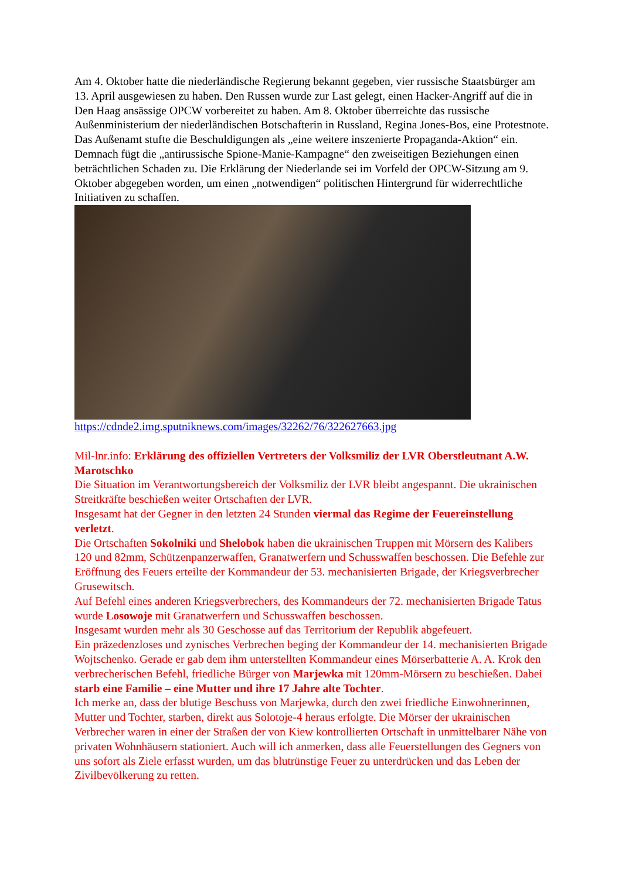Am 4. Oktober hatte die niederländische Regierung bekannt gegeben, vier russische Staatsbürger am 13. April ausgewiesen zu haben. Den Russen wurde zur Last gelegt, einen Hacker-Angriff auf die in Den Haag ansässige OPCW vorbereitet zu haben. Am 8. Oktober überreichte das russische Außenministerium der niederländischen Botschafterin in Russland, Regina Jones-Bos, eine Protestnote.
Das Außenamt stufte die Beschuldigungen als „eine weitere inszenierte Propaganda-Aktion“ ein. Demnach fügt die „antirussische Spione-Manie-Kampagne“ den zweiseitigen Beziehungen einen beträchtlichen Schaden zu. Die Erklärung der Niederlande sei im Vorfeld der OPCW-Sitzung am 9. Oktober abgegeben worden, um einen „notwendigen“ politischen Hintergrund für widerrechtliche Initiativen zu schaffen.
https://cdnde2.img.sputniknews.com/images/32262/76/322627663.jpg
Mil-lnr.info: Erklärung des offiziellen Vertreters der Volksmiliz der LVR Oberstleutnant A.W. Marotschko
Die Situation im Verantwortungsbereich der Volksmiliz der LVR bleibt angespannt. Die ukrainischen Streitkräfte beschießen weiter Ortschaften der LVR.
Insgesamt hat der Gegner in den letzten 24 Stunden viermal das Regime der Feuereinstellung verletzt.
Die Ortschaften Sokolniki und Shelobok haben die ukrainischen Truppen mit Mörsern des Kalibers 120 und 82mm, Schützenpanzerwaffen, Granatwerfern und Schusswaffen beschossen. Die Befehle zur Eröffnung des Feuers erteilte der Kommandeur der 53. mechanisierten Brigade, der Kriegsverbrecher Grusewitsch.
Auf Befehl eines anderen Kriegsverbrechers, des Kommandeurs der 72. mechanisierten Brigade Tatus wurde Losowoje mit Granatwerfern und Schusswaffen beschossen.
Insgesamt wurden mehr als 30 Geschosse auf das Territorium der Republik abgefeuert.
Ein präzedenzloses und zynisches Verbrechen beging der Kommandeur der 14. mechanisierten Brigade Wojtschenko. Gerade er gab dem ihm unterstellten Kommandeur eines Mörserbatterie A. A. Krok den verbrecherischen Befehl, friedliche Bürger von Marjewka mit 120mm-Mörsern zu beschießen. Dabei starb eine Familie – eine Mutter und ihre 17 Jahre alte Tochter.
Ich merke an, dass der blutige Beschuss von Marjewka, durch den zwei friedliche Einwohnerinnen, Mutter und Tochter, starben, direkt aus Solotoje-4 heraus erfolgte. Die Mörser der ukrainischen Verbrecher waren in einer der Straßen der von Kiew kontrollierten Ortschaft in unmittelbarer Nähe von privaten Wohnhäusern stationiert. Auch will ich anmerken, dass alle Feuerstellungen des Gegners von uns sofort als Ziele erfasst wurden, um das blutrünstige Feuer zu unterdrücken und das Leben der Zivilbevölkerung zu retten.